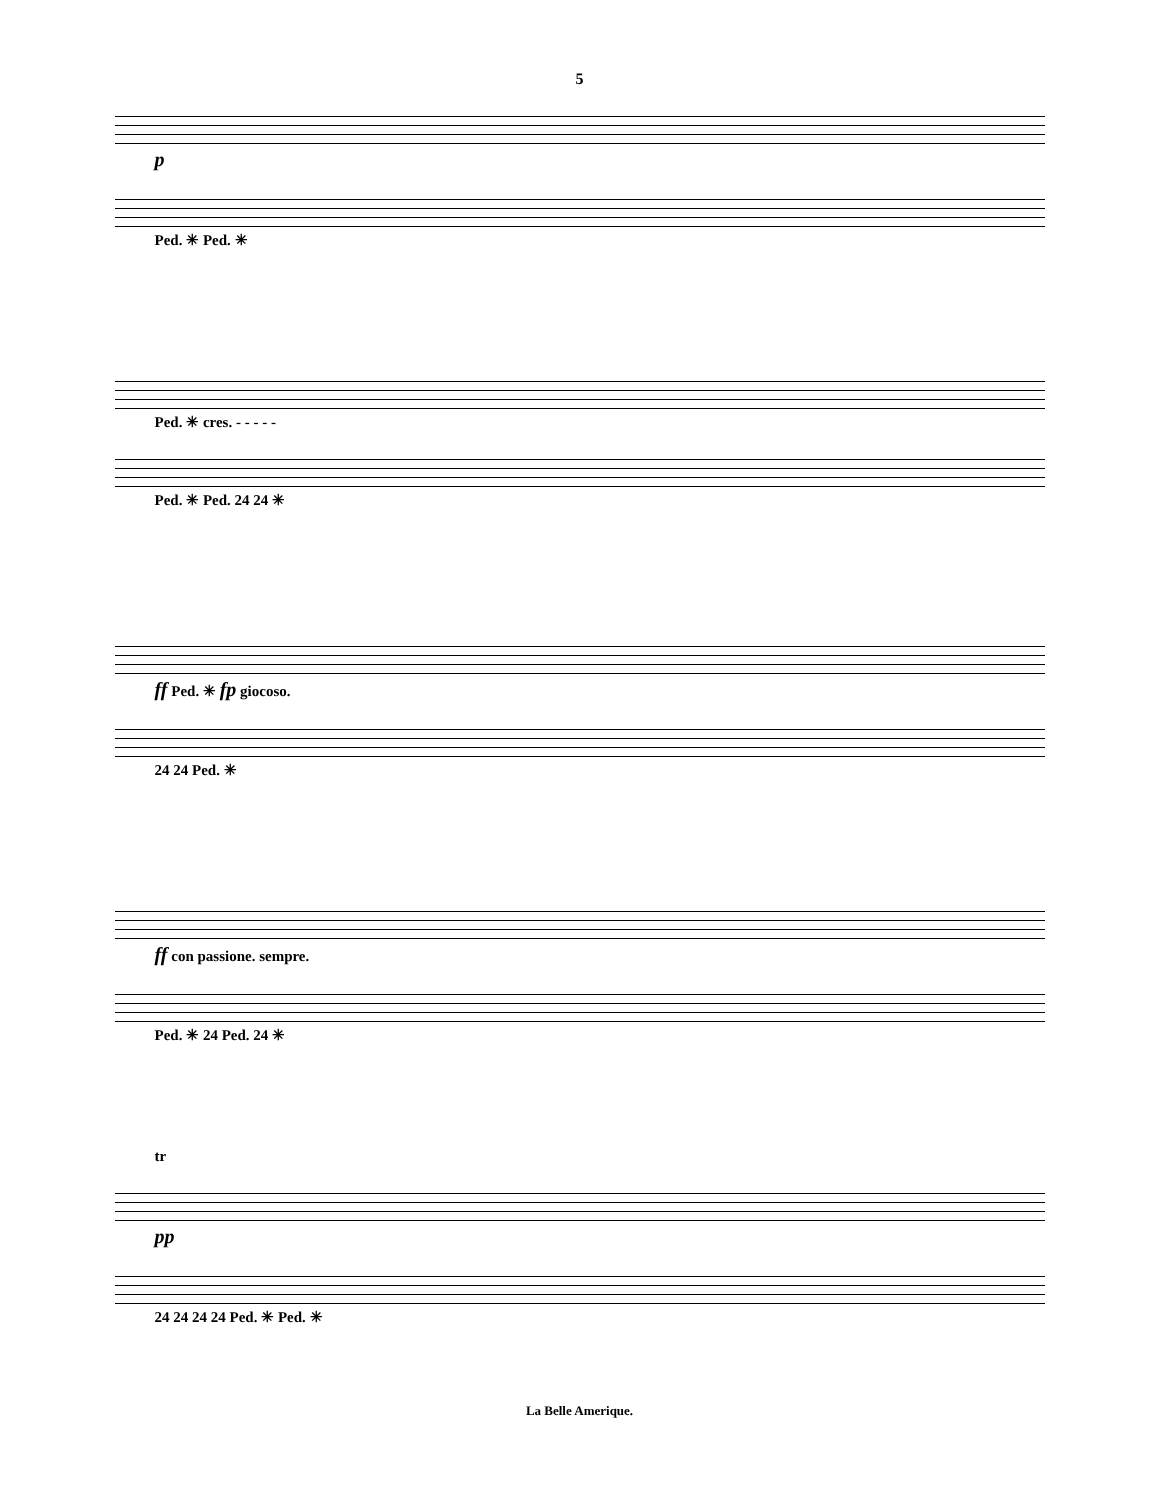5
p
Ped. ✳ Ped. ✳
Ped. ✳ cres. - - - - -
Ped. ✳ Ped. 24 24 ✳
ff Ped. ✳ fp giocoso.
24 24 Ped. ✳
ff con passione. sempre.
Ped. ✳ 24 Ped. 24 ✳
tr
pp
24 24 24 24 Ped. ✳ Ped. ✳
La Belle Amerique.